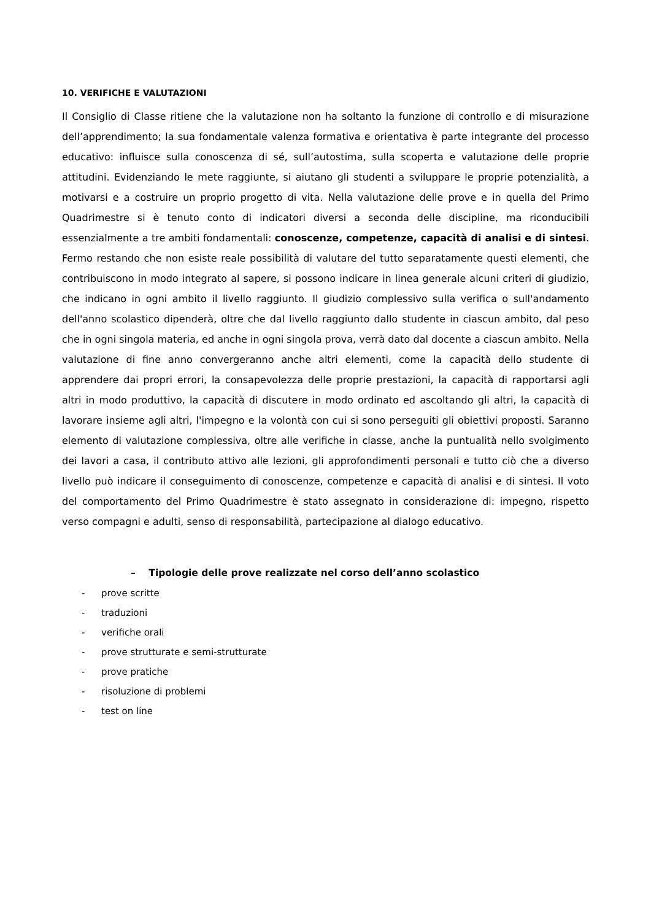10. VERIFICHE E VALUTAZIONI
Il Consiglio di Classe ritiene che la valutazione non ha soltanto la funzione di controllo e di misurazione dell’apprendimento; la sua fondamentale valenza formativa e orientativa è parte integrante del processo educativo: influisce sulla conoscenza di sé, sull’autostima, sulla scoperta e valutazione delle proprie attitudini. Evidenziando le mete raggiunte, si aiutano gli studenti a sviluppare le proprie potenzialità, a motivarsi e a costruire un proprio progetto di vita. Nella valutazione delle prove e in quella del Primo Quadrimestre si è tenuto conto di indicatori diversi a seconda delle discipline, ma riconducibili essenzialmente a tre ambiti fondamentali: conoscenze, competenze, capacità di analisi e di sintesi. Fermo restando che non esiste reale possibilità di valutare del tutto separatamente questi elementi, che contribuiscono in modo integrato al sapere, si possono indicare in linea generale alcuni criteri di giudizio, che indicano in ogni ambito il livello raggiunto. Il giudizio complessivo sulla verifica o sull'andamento dell'anno scolastico dipenderà, oltre che dal livello raggiunto dallo studente in ciascun ambito, dal peso che in ogni singola materia, ed anche in ogni singola prova, verrà dato dal docente a ciascun ambito. Nella valutazione di fine anno convergeranno anche altri elementi, come la capacità dello studente di apprendere dai propri errori, la consapevolezza delle proprie prestazioni, la capacità di rapportarsi agli altri in modo produttivo, la capacità di discutere in modo ordinato ed ascoltando gli altri, la capacità di lavorare insieme agli altri, l'impegno e la volontà con cui si sono perseguiti gli obiettivi proposti. Saranno elemento di valutazione complessiva, oltre alle verifiche in classe, anche la puntualità nello svolgimento dei lavori a casa, il contributo attivo alle lezioni, gli approfondimenti personali e tutto ciò che a diverso livello può indicare il conseguimento di conoscenze, competenze e capacità di analisi e di sintesi. Il voto del comportamento del Primo Quadrimestre è stato assegnato in considerazione di: impegno, rispetto verso compagni e adulti, senso di responsabilità, partecipazione al dialogo educativo.
– Tipologie delle prove realizzate nel corso dell’anno scolastico
- prove scritte
- traduzioni
- verifiche orali
- prove strutturate e semi-strutturate
- prove pratiche
- risoluzione di problemi
- test on line